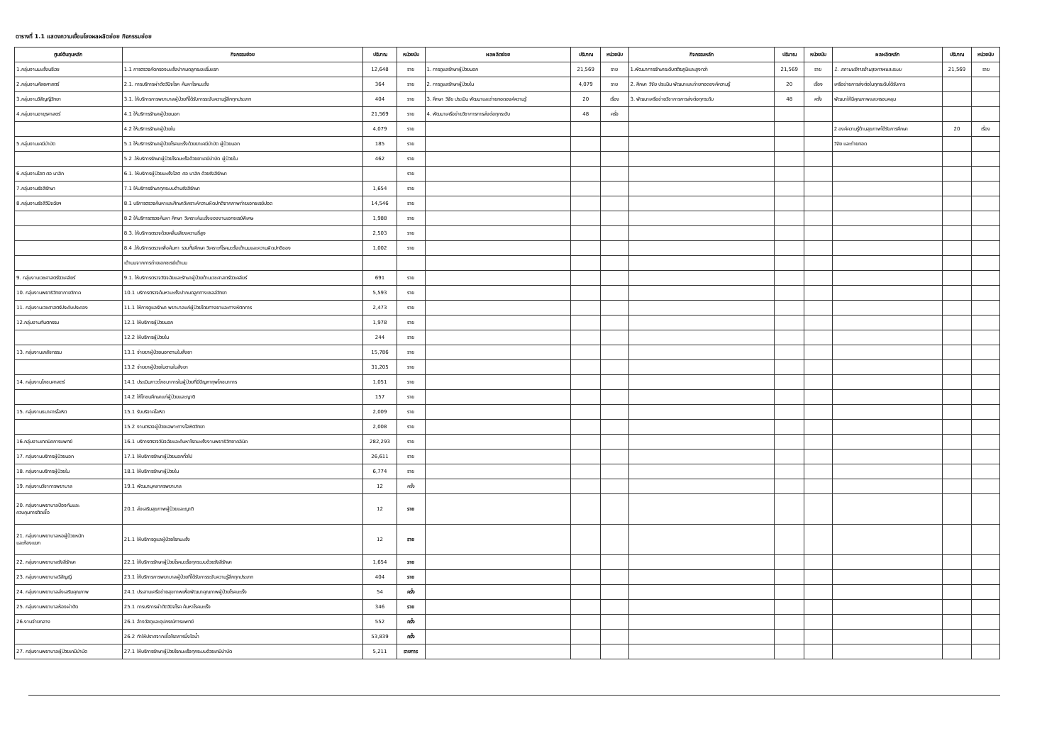ตารางที่ 1.1 แสดงความเชื่อมโยงผลผลิตย่อย กิจกรรมย่อย
| ศูนย์ต้นทุนหลัก | กิจกรรมย่อย | ปริมาณ | หน่วยนับ | ผลผลิตย่อย | ปริมาณ | หน่วยนับ | กิจกรรมหลัก | ปริมาณ | หน่วยนับ | ผลผลิตหลัก | ปริมาณ | หน่วยนับ |
| --- | --- | --- | --- | --- | --- | --- | --- | --- | --- | --- | --- | --- |
| 1.กลุ่มงานมะเร็งนรีเวช | 1.1 การตรวจคัดกรองมะเร็งปากมดลูกระยะเริ่มแรก | 12,648 | ราย | 1. การดูแลรักษาผู้ป่วยนอก | 21,569 | ราย | 1.พัฒนาการรักษาระดับตติยภูมิและสูงกว่า | 21,569 | ราย | 1. สถานบริการด้านสุขภาพและระบบ | 21,569 | ราย |
| 2.กลุ่มงานศัลยศาสตร์ | 2.1. การบริการผ่าตัดวินิจโรค ค้นหาโรคมะเร็ง | 364 | ราย | 2. การดูแลรักษาผู้ป่วยใน | 4,079 | ราย | 2. ศึกษา วิจัย ประเมิน พัฒนาและถ่ายทอดองค์ความรู้ | 20 | เรื่อง | เครือข่ายการส่งต่อในทุกระดับได้รับการ | | |
| 3.กลุ่มงานวิสัญญีวิทยา | 3.1. ให้บริการการพยาบาลผู้ป่วยที่ได้รับการระงับความรู้สึกทุกประเภท | 404 | ราย | 3. ศึกษา วิจัย ประเมิน พัฒนาและถ่ายทอดองค์ความรู้ | 20 | เรื่อง | 3. พัฒนาเครือข่ายวิชาการการส่งต่อทุกระดับ | 48 | ครั้ง | พัฒนาให้มีคุณภาพและครอบคลุม | | |
| 4.กลุ่มงานอายุรศาสตร์ | 4.1 ให้บริการรักษาผู้ป่วยนอก | 21,569 | ราย | 4. พัฒนาเครือข่ายวิชาการการส่งต่อทุกระดับ | 48 | ครั้ง | | | | | | |
| | 4.2 ให้บริการรักษาผู้ป่วยใน | 4,079 | ราย | | | | | | | 2 องค์ความรู้ด้านสุขภาพได้รับการศึกษา | 20 | เรื่อง |
| 5.กลุ่มงานเคมีบำบัด | 5.1 ให้บริการรักษาผู้ป่วยโรคมะเร็งด้วยยาเคมีบำบัด ผู้ป่วยนอก | 185 | ราย | | | | | | | วิจัย และถ่ายทอด | | |
| | 5.2 .ให้บริการรักษาผู้ป่วยโรคมะเร็งด้วยยาเคมีบำบัด ผู้ป่วยใน | 462 | ราย | | | | | | | | | |
| 6.กลุ่มงานโสต ศอ นาสิก | 6.1. ให้บริการผู้ป่วยมะเร็งโสต ศอ นาสิก ด้วยรังสีรักษา | | ราย | | | | | | | | | |
| 7.กลุ่มงานรังสีรักษา | 7.1 ให้บริการรักษาทุกระบบด้านรังสีรักษา | 1,654 | ราย | | | | | | | | | |
| 8.กลุ่มงานรังสีวินิจฉัยฯ | 8.1 บริการตรวจค้นหาและศึกษาวิเคราะห์ความผิดปกติจากภาพถ่ายเอกซเรย์ปอด | 14,546 | ราย | | | | | | | | | |
| | 8.2 ให้บริการตรวจค้นหา ศึกษา วิเคราะห์มะเร็งของงานเอกซเรย์พิเศษ | 1,988 | ราย | | | | | | | | | |
| | 8.3. ให้บริการตรวจด้วยคลื่นเสียงความถี่สูง | 2,503 | ราย | | | | | | | | | |
| | 8.4 .ให้บริการตรวจเพื่อค้นหา รวมทั้งศึกษา วิเคราะห์โรคมะเร็งเต้านมและความผิดปกติของ | 1,002 | ราย | | | | | | | | | |
| | เต้านมจากการถ่ายเอกซเรย์เต้านม | | | | | | | | | | | |
| 9. กลุ่มงานเวชศาสตร์นิวเคลียร์ | 9.1. ให้บริการตรวจวินิจฉัยและรักษาผู้ป่วยด้านเวชศาสตร์นิวเคลียร์ | 691 | ราย | | | | | | | | | |
| 10. กลุ่มงานพยาธิวิทยากายวิภาค | 10.1 บริการตรวจค้นหามะเร็งปากมดลูกทางเซลล์วิทยา | 5,593 | ราย | | | | | | | | | |
| 11. กลุ่มงานเวชศาสตร์ประคับประคอง | 11.1 ให้การดูแลรักษา พยาบาลแก่ผู้ป่วยโดยทางยาและทางหัตถการ | 2,473 | ราย | | | | | | | | | |
| 12.กลุ่มงานทันตกรรม | 12.1 ให้บริการผู้ป่วยนอก | 1,978 | ราย | | | | | | | | | |
| | 12.2 ให้บริการผู้ป่วยใน | 244 | ราย | | | | | | | | | |
| 13. กลุ่มงานเภสัชกรรม | 13.1 จ่ายยาผู้ป่วยนอกตามใบสั่งยา | 15,786 | ราย | | | | | | | | | |
| | 13.2 จ่ายยาผู้ป่วยในตามใบสั่งยา | 31,205 | ราย | | | | | | | | | |
| 14. กลุ่มงานโภชนศาสตร์ | 14.1 ประเมินภาวะโภชนาการในผู้ป่วยที่มีปัญหาทุพโภชนาการ | 1,051 | ราย | | | | | | | | | |
| | 14.2 ให้โภชนศึกษาแก่ผู้ป่วยและญาติ | 157 | ราย | | | | | | | | | |
| 15. กลุ่มงานธนาคารโลหิต | 15.1 รับบริจาคโลหิต | 2,009 | ราย | | | | | | | | | |
| | 15.2 งานตรวจผู้ป่วยเฉพาะทางโลหิตวิทยา | 2,008 | ราย | | | | | | | | | |
| 16.กลุ่มงานเทคนิคการแพทย์ | 16.1 บริการตรวจวินิจฉัยและค้นหาโรคมะเร็งงานพยาธิวิทยาคลินิค | 282,293 | ราย | | | | | | | | | |
| 17. กลุ่มงานบริการผู้ป่วยนอก | 17.1 ให้บริการรักษาผู้ป่วยนอกทั่วไป | 26,611 | ราย | | | | | | | | | |
| 18. กลุ่มงานบริการผู้ป่วยใน | 18.1 ให้บริการรักษาผู้ป่วยใน | 6,774 | ราย | | | | | | | | | |
| 19. กลุ่มงานวิชาการพยาบาล | 19.1 พัฒนาบุคลากรพยาบาล | 12 | ครั้ง | | | | | | | | | |
| 20. กลุ่มงานพยาบาลป้องกันและ ควบคุมการติดเชื้อ | 20.1 ส่งเสริมสุขภาพผู้ป่วยและญาติ | 12 | ราย | | | | | | | | | |
| 21. กลุ่มงานพยาบาลหอผู้ป่วยหนัก และห้องแยก | 21.1 ให้บริการดูแลผู้ป่วยโรคมะเร็ง | 12 | ราย | | | | | | | | | |
| 22. กลุ่มงานพยาบาลรังสีรักษา | 22.1 ให้บริการรักษาผู้ป่วยโรคมะเร็งทุกระบบด้วยรังสีรักษา | 1,654 | ราย | | | | | | | | | |
| 23. กลุ่มงานพยาบาลวิสัญญี | 23.1 ให้บริการการพยาบาลผู้ป่วยที่ได้รับการระงับความรู้สึกทุกประเภท | 404 | ราย | | | | | | | | | |
| 24. กลุ่มงานพยาบาลส่งเสริมคุณภาพ | 24.1 ประสานเครือข่ายสุขภาพเพื่อพัฒนาคุณภาพผู้ป่วยโรคมะเร็ง | 54 | ครั้ง | | | | | | | | | |
| 25. กลุ่มงานพยาบาลห้องผ่าตัด | 25.1 การบริการผ่าตัดวินิจโรค ค้นหาโรคมะเร็ง | 346 | ราย | | | | | | | | | |
| 26.งานจ่ายกลาง | 26.1 ล้างวัสดุและอุปกรณ์การแพทย์ | 552 | ครั้ง | | | | | | | | | |
| | 26.2 ทำให้ปราศจากเชื้อโรคการนึ่งไอน้ำ | 53,839 | ครั้ง | | | | | | | | | |
| 27. กลุ่มงานพยาบาลผู้ป่วยเคมีบำบัด | 27.1 ให้บริการรักษาผู้ป่วยโรคมะเร็งทุกระบบด้วยเคมีบำบัด | 5,211 | รายการ | | | | | | | | | |